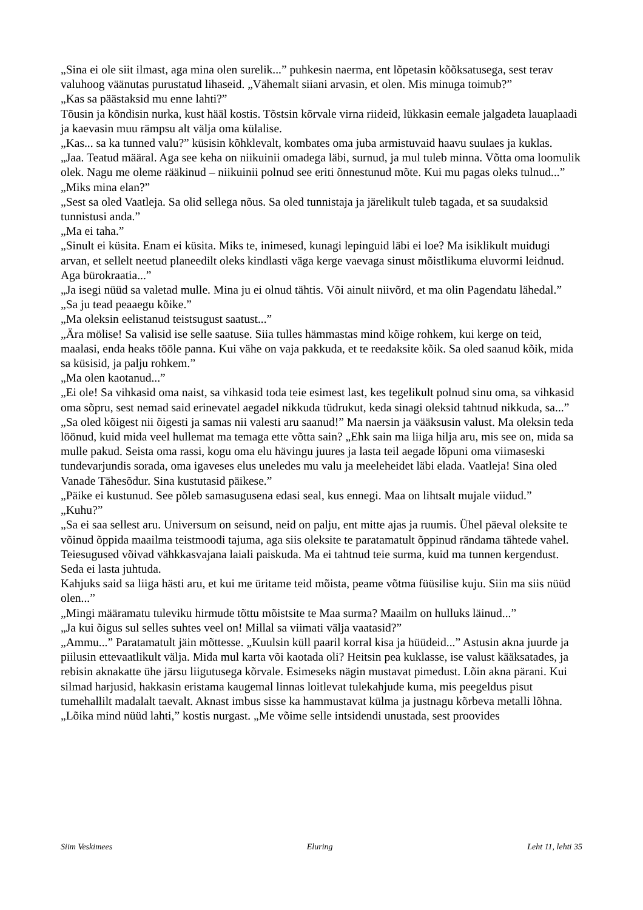„Sina ei ole siit ilmast, aga mina olen surelik...” puhkesin naerma, ent lõpetasin kõõksatusega, sest terav valuhoog väänutas purustatud lihaseid. „Vähemalt siiani arvasin, et olen. Mis minuga toimub?”
„Kas sa päästaksid mu enne lahti?”
Tõusin ja kõndisin nurka, kust hääl kostis. Tõstsin kõrvale virna riideid, lükkasin eemale jalgadeta lauaplaadi ja kaevasin muu rämpsu alt välja oma külalise.
„Kas... sa ka tunned valu?” küsisin kõhklevalt, kombates oma juba armistuvaid haavu suulaes ja kuklas.
„Jaa. Teatud määral. Aga see keha on niikuinii omadega läbi, surnud, ja mul tuleb minna. Võtta oma loomulik olek. Nagu me oleme rääkinud – niikuinii polnud see eriti õnnestunud mõte. Kui mu pagas oleks tulnud...”
„Miks mina elan?”
„Sest sa oled Vaatleja. Sa olid sellega nõus. Sa oled tunnistaja ja järelikult tuleb tagada, et sa suudaksid tunnistusi anda.”
„Ma ei taha.”
„Sinult ei küsita. Enam ei küsita. Miks te, inimesed, kunagi lepinguid läbi ei loe? Ma isiklikult muidugi arvan, et sellelt neetud planeedilt oleks kindlasti väga kerge vaevaga sinust mõistlikuma eluvormi leidnud. Aga bürokraatia...”
„Ja isegi nüüd sa valetad mulle. Mina ju ei olnud tähtis. Või ainult niivõrd, et ma olin Pagendatu lähedal.”
„Sa ju tead peaaegu kõike.”
„Ma oleksin eelistanud teistsugust saatust...”
„Ära mölise! Sa valisid ise selle saatuse. Siia tulles hämmastas mind kõige rohkem, kui kerge on teid, maalasi, enda heaks tööle panna. Kui vähe on vaja pakkuda, et te reedaksite kõik. Sa oled saanud kõik, mida sa küsisid, ja palju rohkem.”
„Ma olen kaotanud...”
„Ei ole! Sa vihkasid oma naist, sa vihkasid toda teie esimest last, kes tegelikult polnud sinu oma, sa vihkasid oma sõpru, sest nemad said erinevatel aegadel nikkuda tüdrukut, keda sinagi oleksid tahtnud nikkuda, sa...”
„Sa oled kõigest nii õigesti ja samas nii valesti aru saanud!” Ma naersin ja vääksusin valust. Ma oleksin teda löönud, kuid mida veel hullemat ma temaga ette võtta sain? „Ehk sain ma liiga hilja aru, mis see on, mida sa mulle pakud. Seista oma rassi, kogu oma elu hävingu juures ja lasta teil aegade lõpuni oma viimaseski tundevarjundis sorada, oma igaveses elus uneledes mu valu ja meeleheidet läbi elada. Vaatleja! Sina oled Vanade Tähesõdur. Sina kustutasid päikese.”
„Päike ei kustunud. See põleb samasugusena edasi seal, kus ennegi. Maa on lihtsalt mujale viidud.”
„Kuhu?”
„Sa ei saa sellest aru. Universum on seisund, neid on palju, ent mitte ajas ja ruumis. Ühel päeval oleksite te võinud õppida maailma teistmoodi tajuma, aga siis oleksite te paratamatult õppinud rändama tähtede vahel. Teiesugused võivad vähkkasvajana laiali paiskuda. Ma ei tahtnud teie surma, kuid ma tunnen kergendust. Seda ei lasta juhtuda.
Kahjuks said sa liiga hästi aru, et kui me üritame teid mõista, peame võtma füüsilise kuju. Siin ma siis nüüd olen...”
„Mingi määramatu tuleviku hirmude tõttu mõistsite te Maa surma? Maailm on hulluks läinud...”
„Ja kui õigus sul selles suhtes veel on! Millal sa viimati välja vaatasid?”
„Ammu...” Paratamatult jäin mõttesse. „Kuulsin küll paaril korral kisa ja hüüdeid...” Astusin akna juurde ja piilusin ettevaatlikult välja. Mida mul karta või kaotada oli? Heitsin pea kuklasse, ise valust kääksatades, ja rebisin aknakatte ühe järsu liigutusega kõrvale. Esimeseks nägin mustavat pimedust. Lõin akna pärani. Kui silmad harjusid, hakkasin eristama kaugemal linnas loitlevat tulekahjude kuma, mis peegeldus pisut tumehallilt madalalt taevalt. Aknast imbus sisse ka hammustavat külma ja justnagu kõrbeva metalli lõhna.
„Lõika mind nüüd lahti,” kostis nurgast. „Me võime selle intsidendi unustada, sest proovides
Siim Veskimees Eluring Leht 11, lehti 35